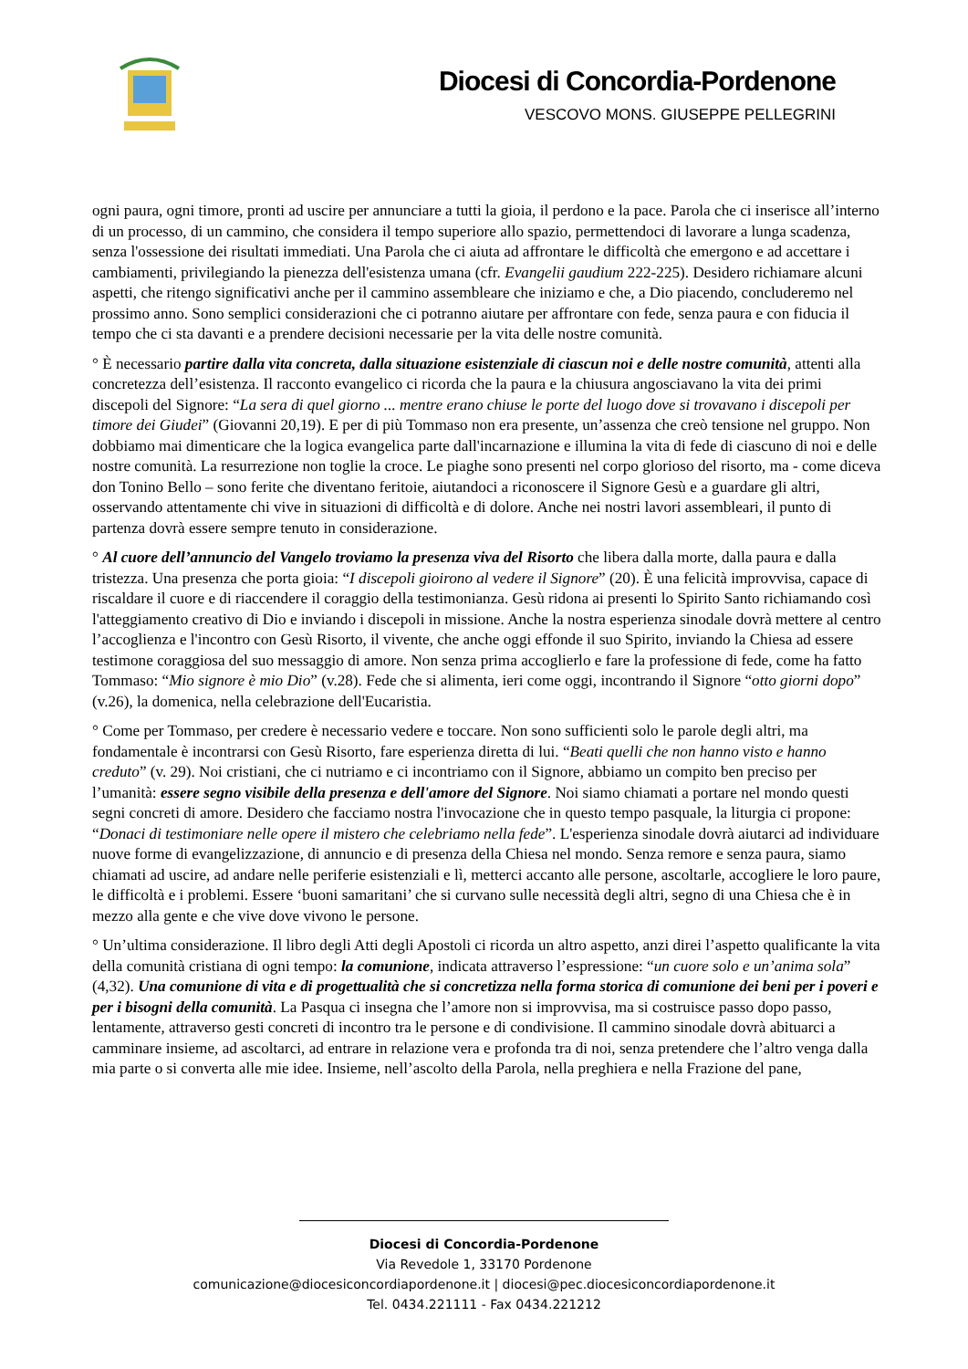Diocesi di Concordia-Pordenone
VESCOVO MONS. GIUSEPPE PELLEGRINI
ogni paura, ogni timore, pronti ad uscire per annunciare a tutti la gioia, il perdono e la pace. Parola che ci inserisce all’interno di un processo, di un cammino, che considera il tempo superiore allo spazio, permettendoci di lavorare a lunga scadenza, senza l'ossessione dei risultati immediati. Una Parola che ci aiuta ad affrontare le difficoltà che emergono e ad accettare i cambiamenti, privilegiando la pienezza dell'esistenza umana (cfr. Evangelii gaudium 222-225). Desidero richiamare alcuni aspetti, che ritengo significativi anche per il cammino assembleare che iniziamo e che, a Dio piacendo, concluderemo nel prossimo anno. Sono semplici considerazioni che ci potranno aiutare per affrontare con fede, senza paura e con fiducia il tempo che ci sta davanti e a prendere decisioni necessarie per la vita delle nostre comunità.
° È necessario partire dalla vita concreta, dalla situazione esistenziale di ciascun noi e delle nostre comunità, attenti alla concretezza dell’esistenza. Il racconto evangelico ci ricorda che la paura e la chiusura angosciavano la vita dei primi discepoli del Signore: “La sera di quel giorno ... mentre erano chiuse le porte del luogo dove si trovavano i discepoli per timore dei Giudei” (Giovanni 20,19). E per di più Tommaso non era presente, un’assenza che creò tensione nel gruppo. Non dobbiamo mai dimenticare che la logica evangelica parte dall'incarnazione e illumina la vita di fede di ciascuno di noi e delle nostre comunità. La resurrezione non toglie la croce. Le piaghe sono presenti nel corpo glorioso del risorto, ma - come diceva don Tonino Bello – sono ferite che diventano feritoie, aiutandoci a riconoscere il Signore Gesù e a guardare gli altri, osservando attentamente chi vive in situazioni di difficoltà e di dolore. Anche nei nostri lavori assembleari, il punto di partenza dovrà essere sempre tenuto in considerazione.
° Al cuore dell’annuncio del Vangelo troviamo la presenza viva del Risorto che libera dalla morte, dalla paura e dalla tristezza. Una presenza che porta gioia: “I discepoli gioirono al vedere il Signore” (20). È una felicità improvvisa, capace di riscaldare il cuore e di riaccendere il coraggio della testimonianza. Gesù ridona ai presenti lo Spirito Santo richiamando così l'atteggiamento creativo di Dio e inviando i discepoli in missione. Anche la nostra esperienza sinodale dovrà mettere al centro l’accoglienza e l'incontro con Gesù Risorto, il vivente, che anche oggi effonde il suo Spirito, inviando la Chiesa ad essere testimone coraggiosa del suo messaggio di amore. Non senza prima accoglierlo e fare la professione di fede, come ha fatto Tommaso: “Mio signore è mio Dio” (v.28). Fede che si alimenta, ieri come oggi, incontrando il Signore “otto giorni dopo” (v.26), la domenica, nella celebrazione dell'Eucaristia.
° Come per Tommaso, per credere è necessario vedere e toccare. Non sono sufficienti solo le parole degli altri, ma fondamentale è incontrarsi con Gesù Risorto, fare esperienza diretta di lui. “Beati quelli che non hanno visto e hanno creduto” (v. 29). Noi cristiani, che ci nutriamo e ci incontriamo con il Signore, abbiamo un compito ben preciso per l’umanità: essere segno visibile della presenza e dell'amore del Signore. Noi siamo chiamati a portare nel mondo questi segni concreti di amore. Desidero che facciamo nostra l'invocazione che in questo tempo pasquale, la liturgia ci propone: “Donaci di testimoniare nelle opere il mistero che celebriamo nella fede”. L'esperienza sinodale dovrà aiutarci ad individuare nuove forme di evangelizzazione, di annuncio e di presenza della Chiesa nel mondo. Senza remore e senza paura, siamo chiamati ad uscire, ad andare nelle periferie esistenziali e lì, metterci accanto alle persone, ascoltarle, accogliere le loro paure, le difficoltà e i problemi. Essere ‘buoni samaritani’ che si curvano sulle necessità degli altri, segno di una Chiesa che è in mezzo alla gente e che vive dove vivono le persone.
° Un’ultima considerazione. Il libro degli Atti degli Apostoli ci ricorda un altro aspetto, anzi direi l’aspetto qualificante la vita della comunità cristiana di ogni tempo: la comunione, indicata attraverso l’espressione: “un cuore solo e un’anima sola” (4,32). Una comunione di vita e di progettualità che si concretizza nella forma storica di comunione dei beni per i poveri e per i bisogni della comunità. La Pasqua ci insegna che l’amore non si improvvisa, ma si costruisce passo dopo passo, lentamente, attraverso gesti concreti di incontro tra le persone e di condivisione. Il cammino sinodale dovrà abituarci a camminare insieme, ad ascoltarci, ad entrare in relazione vera e profonda tra di noi, senza pretendere che l’altro venga dalla mia parte o si converta alle mie idee. Insieme, nell’ascolto della Parola, nella preghiera e nella Frazione del pane,
Diocesi di Concordia-Pordenone
Via Revedole 1, 33170 Pordenone
comunicazione@diocesiconcordiapordenone.it | diocesi@pec.diocesiconcordiapordenone.it
Tel. 0434.221111 - Fax 0434.221212